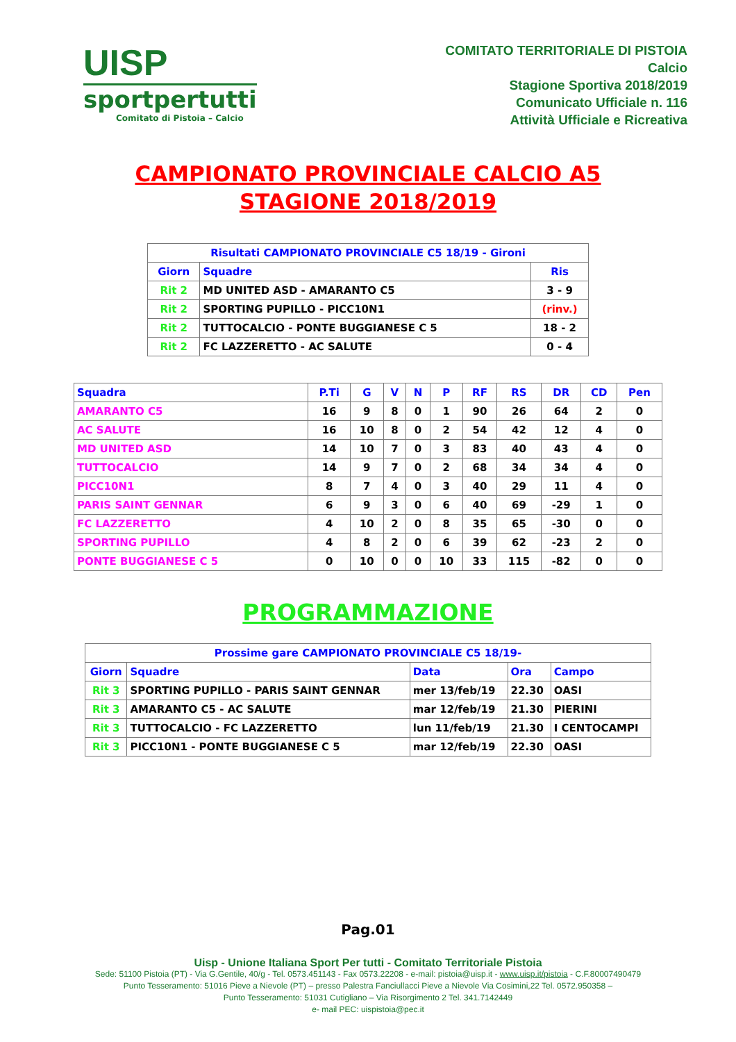UISP
sportpertutti
Comitato di Pistoia – Calcio
COMITATO TERRITORIALE DI PISTOIA
Calcio
Stagione Sportiva 2018/2019
Comunicato Ufficiale n. 116
Attività Ufficiale e Ricreativa
CAMPIONATO PROVINCIALE CALCIO A5
STAGIONE 2018/2019
| Risultati CAMPIONATO PROVINCIALE C5 18/19 - Gironi | | |
| --- | --- | --- |
| Giorn | Squadre | Ris |
| Rit 2 | MD UNITED ASD - AMARANTO C5 | 3 - 9 |
| Rit 2 | SPORTING PUPILLO - PICC10N1 | (rinv.) |
| Rit 2 | TUTTOCALCIO - PONTE BUGGIANESE C 5 | 18 - 2 |
| Rit 2 | FC LAZZERETTO - AC SALUTE | 0 - 4 |
| Squadra | P.Ti | G | V | N | P | RF | RS | DR | CD | Pen |
| --- | --- | --- | --- | --- | --- | --- | --- | --- | --- | --- |
| AMARANTO C5 | 16 | 9 | 8 | 0 | 1 | 90 | 26 | 64 | 2 | 0 |
| AC SALUTE | 16 | 10 | 8 | 0 | 2 | 54 | 42 | 12 | 4 | 0 |
| MD UNITED ASD | 14 | 10 | 7 | 0 | 3 | 83 | 40 | 43 | 4 | 0 |
| TUTTOCALCIO | 14 | 9 | 7 | 0 | 2 | 68 | 34 | 34 | 4 | 0 |
| PICC10N1 | 8 | 7 | 4 | 0 | 3 | 40 | 29 | 11 | 4 | 0 |
| PARIS SAINT GENNAR | 6 | 9 | 3 | 0 | 6 | 40 | 69 | -29 | 1 | 0 |
| FC LAZZERETTO | 4 | 10 | 2 | 0 | 8 | 35 | 65 | -30 | 0 | 0 |
| SPORTING PUPILLO | 4 | 8 | 2 | 0 | 6 | 39 | 62 | -23 | 2 | 0 |
| PONTE BUGGIANESE C 5 | 0 | 10 | 0 | 0 | 10 | 33 | 115 | -82 | 0 | 0 |
PROGRAMMAZIONE
| Prossime gare CAMPIONATO PROVINCIALE C5 18/19- | | | | |
| --- | --- | --- | --- | --- |
| Giorn | Squadre | Data | Ora | Campo |
| Rit 3 | SPORTING PUPILLO - PARIS SAINT GENNAR | mer 13/feb/19 | 22.30 | OASI |
| Rit 3 | AMARANTO C5 - AC SALUTE | mar 12/feb/19 | 21.30 | PIERINI |
| Rit 3 | TUTTOCALCIO - FC LAZZERETTO | lun 11/feb/19 | 21.30 | I CENTOCAMPI |
| Rit 3 | PICC10N1 - PONTE BUGGIANESE C 5 | mar 12/feb/19 | 22.30 | OASI |
Pag.01
Uisp - Unione Italiana Sport Per tutti - Comitato Territoriale Pistoia
Sede: 51100 Pistoia (PT) - Via G.Gentile, 40/g - Tel. 0573.451143 - Fax 0573.22208 - e-mail: pistoia@uisp.it - www.uisp.it/pistoia - C.F.80007490479
Punto Tesseramento: 51016 Pieve a Nievole (PT) – presso Palestra Fanciullacci Pieve a Nievole Via Cosimini,22 Tel. 0572.950358 –
Punto Tesseramento: 51031 Cutigliano – Via Risorgimento 2 Tel. 341.7142449
e- mail PEC: uispistoia@pec.it